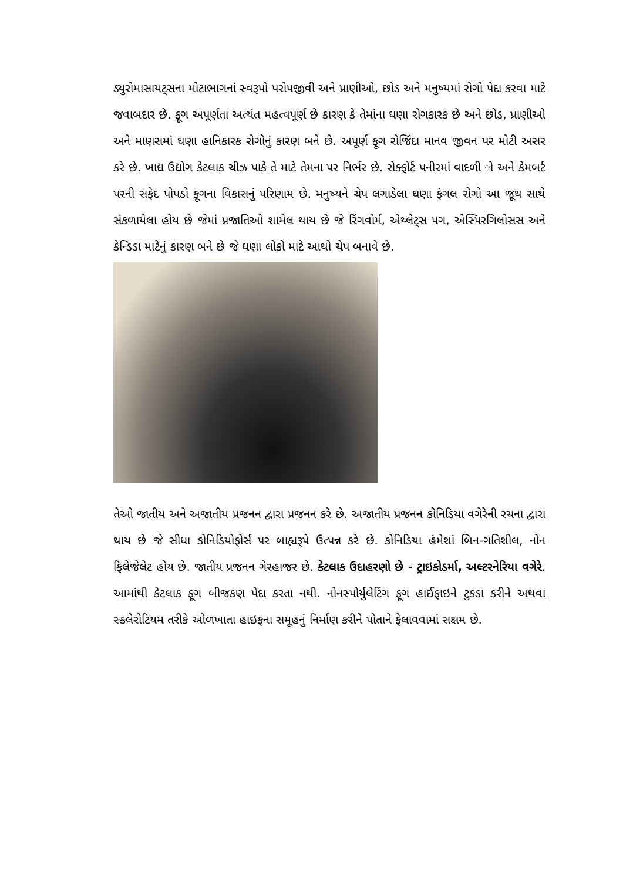ડ્યુરોમાસાયટ્સના મોટાભાગનાં સ્વરૂપો પરોપજીવી અને પ્રાણીઓ, છોડ અને મનુષ્યમાં રોગો પેદા કરવા માટે જવાબદાર છે. ફૂગ અપૂર્ણતા અત્યંત મહત્વપૂર્ણ છે કારણ કે તેમાંના ઘણા રોગકારક છે અને છોડ, પ્રાણીઓ અને માણસમાં ઘણા હાનિકારક રોગોનું કારણ બને છે. અપૂર્ણ ફૂગ રોજિંદા માનવ જીવન પર મોટી અસર કરે છે. ખાદ્ય ઉદ્યોગ કેટલાક ચીઝ પાકે તે માટે તેમના પર નિર્ભર છે. રોક્ફોર્ટ પનીરમાં વાદળી ો અને કેમબર્ટ પરની સફેદ પોપડો ફૂગના વિકાસનું પરિણામ છે. મનુષ્યને ચેપ લગાડેલા ઘણા ફંગલ રોગો આ જૂથ સાથે સંકળાયેલા હોય છે જેમાં પ્રજાતિઓ શામેલ થાય છે જે રિંગવોર્મ, એથ્લેટ્સ પગ, એસ્પિરગિલોસસ અને કેન્ડિડા માટેનું કારણ બને છે જે ઘણા લોકો માટે આથો ચેપ બનાવે છે.
તેઓ જાતીય અને અજાતીય પ્રજનન દ્વારા પ્રજનન કરે છે. અજાતીય પ્રજનન કોનિડિયા વગેરેની રચના દ્વારા થાય છે જે સીધા કોનિડિયોફોર્સ પર બાહ્યરૂપે ઉત્પન્ન કરે છે. કોનિડિયા હંમેશાં બિન-ગતિશીલ, નોન ફિલેજેલેટ હોય છે. જાતીય પ્રજનન ગેરહાજર છે. કેટલાક ઉદાહરણો છે - ટ્રાઇકોડર્મા, અલ્ટરનેરિયા વગેરે. આમાંથી કેટલાક ફૂગ બીજકણ પેદા કરતા નથી. નોનસ્પોર્યુલેટિંગ ફૂગ હાઈફાઇને ટુકડા કરીને અથવા સ્ક્લેરોટિયમ તરીકે ઓળખાતા હાઇફના સમૂહનું નિર્માણ કરીને પોતાને ફેલાવવામાં સક્ષમ છે.